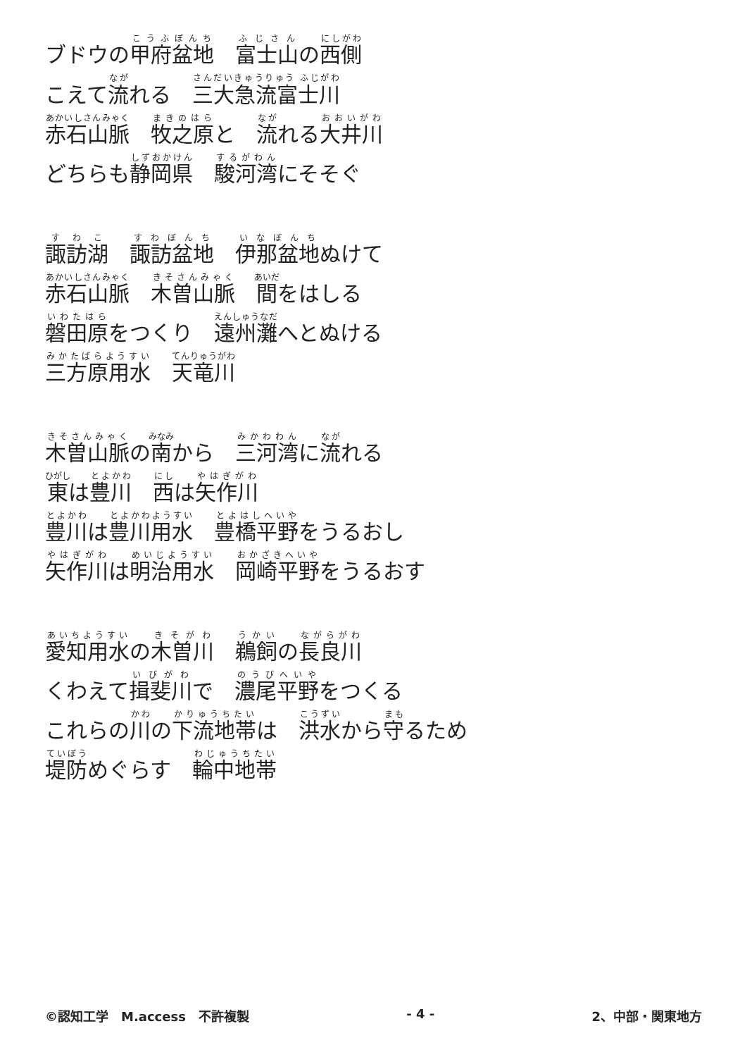ブドウの甲府盆地　富士山の西側
こえて流れる　三大急流富士川
赤石山脈　牧之原と　流れる大井川
どちらも静岡県　駿河湾にそそぐ
諏訪湖　諏訪盆地　伊那盆地ぬけて
赤石山脈　木曽山脈　間をはしる
磐田原をつくり　遠州灘へとぬける
三方原用水　天竜川
木曽山脈の南から　三河湾に流れる
東は豊川　西は矢作川
豊川は豊川用水　豊橋平野をうるおし
矢作川は明治用水　岡崎平野をうるおす
愛知用水の木曽川　鵜飼の長良川
くわえて揖斐川で　濃尾平野をつくる
これらの川の下流地帯は　洪水から守るため
堤防めぐらす　輪中地帯
©認知工学　M.access　不許複製 - 4 - 2、中部・関東地方